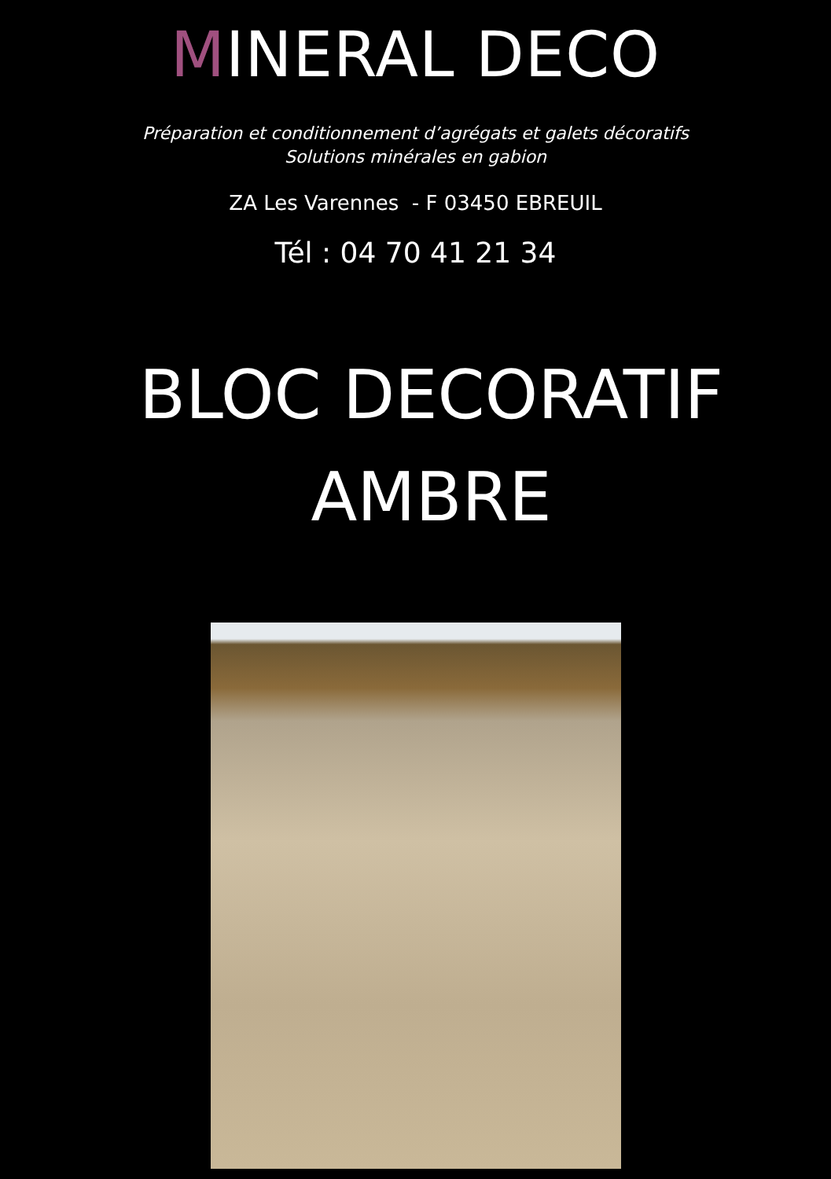MINERAL DECO
Préparation et conditionnement d’agrégats et galets décoratifs
Solutions minérales en gabion
ZA Les Varennes - F 03450 EBREUIL
Tél : 04 70 41 21 34
BLOC DECORATIF
AMBRE